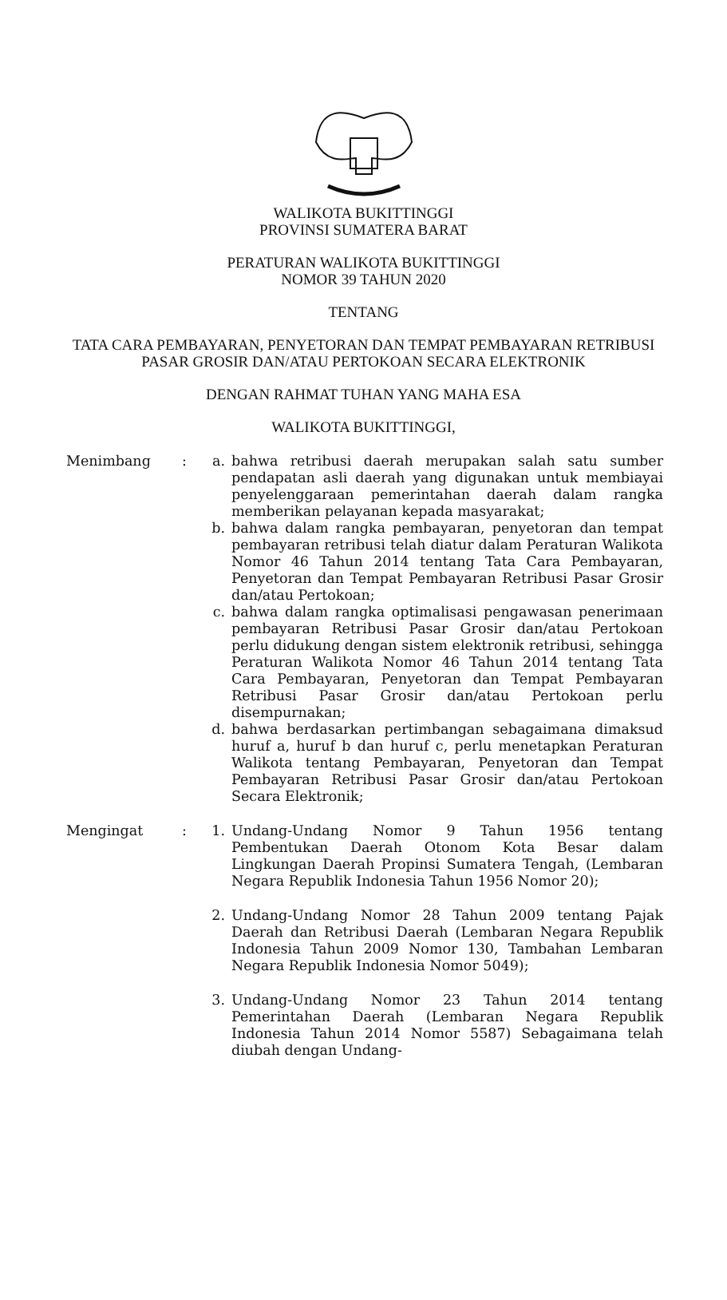WALIKOTA BUKITTINGGI
PROVINSI SUMATERA BARAT
PERATURAN WALIKOTA BUKITTINGGI
NOMOR 39 TAHUN 2020
TENTANG
TATA CARA PEMBAYARAN, PENYETORAN DAN TEMPAT PEMBAYARAN RETRIBUSI
PASAR GROSIR DAN/ATAU PERTOKOAN SECARA ELEKTRONIK
DENGAN RAHMAT TUHAN YANG MAHA ESA
WALIKOTA BUKITTINGGI,
| Menimbang | : | a. | bahwa retribusi daerah merupakan salah satu sumber pendapatan asli daerah yang digunakan untuk membiayai penyelenggaraan pemerintahan daerah dalam rangka memberikan pelayanan kepada masyarakat; |
| | | b. | bahwa dalam rangka pembayaran, penyetoran dan tempat pembayaran retribusi telah diatur dalam Peraturan Walikota Nomor 46 Tahun 2014 tentang Tata Cara Pembayaran, Penyetoran dan Tempat Pembayaran Retribusi Pasar Grosir dan/atau Pertokoan; |
| | | c. | bahwa dalam rangka optimalisasi pengawasan penerimaan pembayaran Retribusi Pasar Grosir dan/atau Pertokoan perlu didukung dengan sistem elektronik retribusi, sehingga Peraturan Walikota Nomor 46 Tahun 2014 tentang Tata Cara Pembayaran, Penyetoran dan Tempat Pembayaran Retribusi Pasar Grosir dan/atau Pertokoan perlu disempurnakan; |
| | | d. | bahwa berdasarkan pertimbangan sebagaimana dimaksud huruf a, huruf b dan huruf c, perlu menetapkan Peraturan Walikota tentang Pembayaran, Penyetoran dan Tempat Pembayaran Retribusi Pasar Grosir dan/atau Pertokoan Secara Elektronik; |
| Mengingat | : | 1. | Undang-Undang Nomor 9 Tahun 1956 tentang Pembentukan Daerah Otonom Kota Besar dalam Lingkungan Daerah Propinsi Sumatera Tengah, (Lembaran Negara Republik Indonesia Tahun 1956 Nomor 20); |
| | | 2. | Undang-Undang Nomor 28 Tahun 2009 tentang Pajak Daerah dan Retribusi Daerah (Lembaran Negara Republik Indonesia Tahun 2009 Nomor 130, Tambahan Lembaran Negara Republik Indonesia Nomor 5049); |
| | | 3. | Undang-Undang Nomor 23 Tahun 2014 tentang Pemerintahan Daerah (Lembaran Negara Republik Indonesia Tahun 2014 Nomor 5587) Sebagaimana telah diubah dengan Undang- |